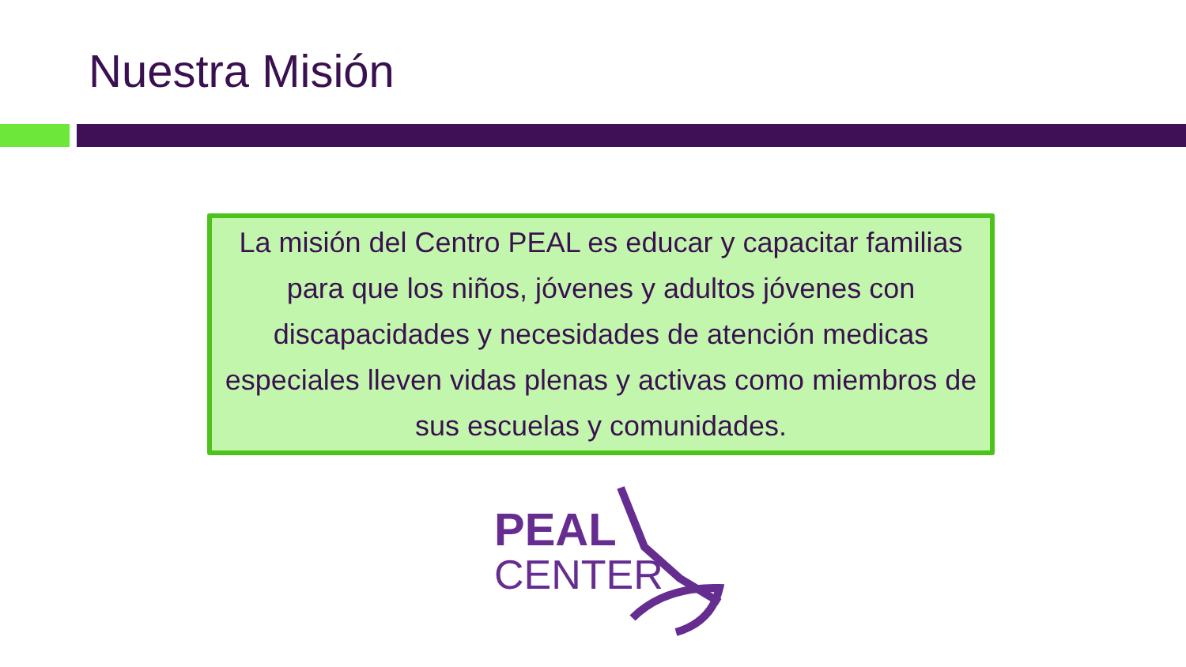Nuestra Misión
La misión del Centro PEAL es educar y capacitar familias para que los niños, jóvenes y adultos jóvenes con discapacidades y necesidades de atención medicas especiales lleven vidas plenas y activas como miembros de sus escuelas y comunidades.
PEAL
CENTER